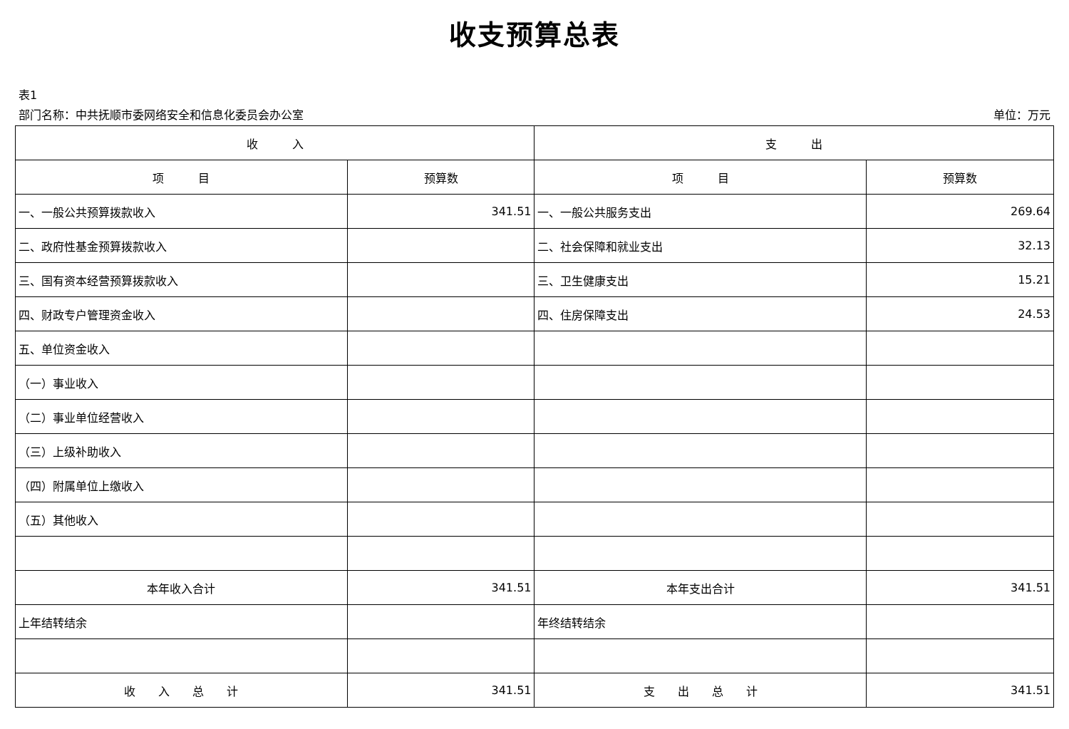收支预算总表
表1
部门名称：中共抚顺市委网络安全和信息化委员会办公室 单位：万元
| 收 入 | | 支 出 | |
| --- | --- | --- | --- |
| 项 目 | 预算数 | 项 目 | 预算数 |
| 一、一般公共预算拨款收入 | 341.51 | 一、一般公共服务支出 | 269.64 |
| 二、政府性基金预算拨款收入 | | 二、社会保障和就业支出 | 32.13 |
| 三、国有资本经营预算拨款收入 | | 三、卫生健康支出 | 15.21 |
| 四、财政专户管理资金收入 | | 四、住房保障支出 | 24.53 |
| 五、单位资金收入 | | | |
| （一）事业收入 | | | |
| （二）事业单位经营收入 | | | |
| （三）上级补助收入 | | | |
| （四）附属单位上缴收入 | | | |
| （五）其他收入 | | | |
| 本年收入合计 | 341.51 | 本年支出合计 | 341.51 |
| 上年结转结余 | | 年终结转结余 | |
| 收 入 总 计 | 341.51 | 支 出 总 计 | 341.51 |